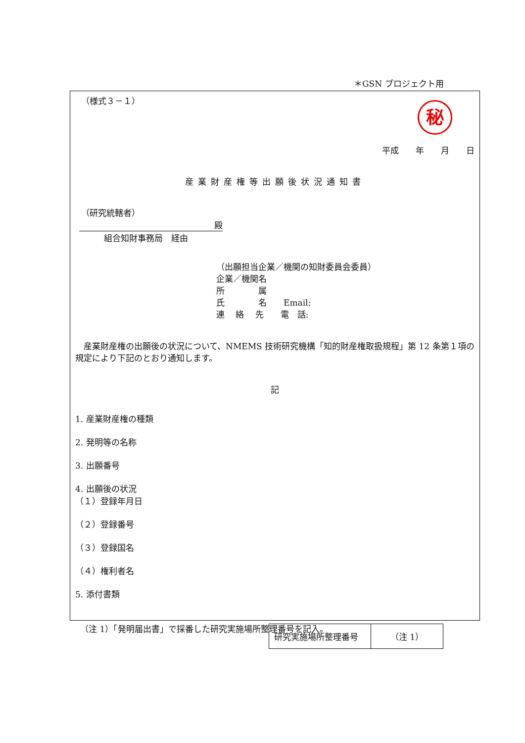＊GSN プロジェクト用
（様式３－１）
秘
平成　　年　　月　　日
産業財産権等出願後状況通知書
（研究統轄者）
殿
組合知財事務局　経由
（出願担当企業／機関の知財委員会委員）
企業／機関名
所　　　　属
氏　　　　名　　Email:
連　 絡　 先　　電　話:
産業財産権の出願後の状況について、NMEMS 技術研究機構「知的財産権取扱規程」第 12 条第１項の規定により下記のとおり通知します。
記
1. 産業財産権の種類
2. 発明等の名称
3. 出願番号
4. 出願後の状況
（１）登録年月日
（２）登録番号
（３）登録国名
（４）権利者名
5. 添付書類
| 研究実施場所整理番号 | （注 1） |
（注 1）「発明届出書」で採番した研究実施場所整理番号を記入。